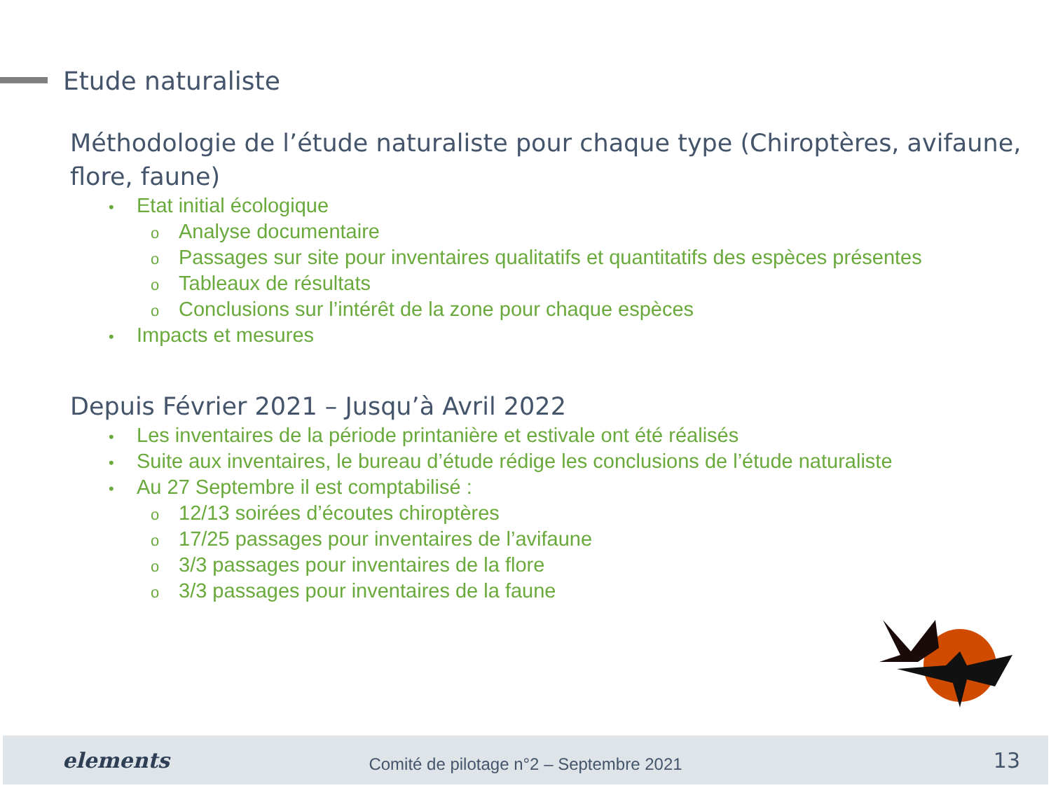Etude naturaliste
Méthodologie de l’étude naturaliste pour chaque type (Chiroptères, avifaune, flore, faune)
• Etat initial écologique
o Analyse documentaire
o Passages sur site pour inventaires qualitatifs et quantitatifs des espèces présentes
o Tableaux de résultats
o Conclusions sur l’intérêt de la zone pour chaque espèces
• Impacts et mesures
Depuis Février 2021 – Jusqu’à Avril 2022
• Les inventaires de la période printanière et estivale ont été réalisés
• Suite aux inventaires, le bureau d’étude rédige les conclusions de l’étude naturaliste
• Au 27 Septembre il est comptabilisé :
o 12/13 soirées d’écoutes chiroptères
o 17/25 passages pour inventaires de l’avifaune
o 3/3 passages pour inventaires de la flore
o 3/3 passages pour inventaires de la faune
elements
Comité de pilotage n°2 – Septembre 2021
13